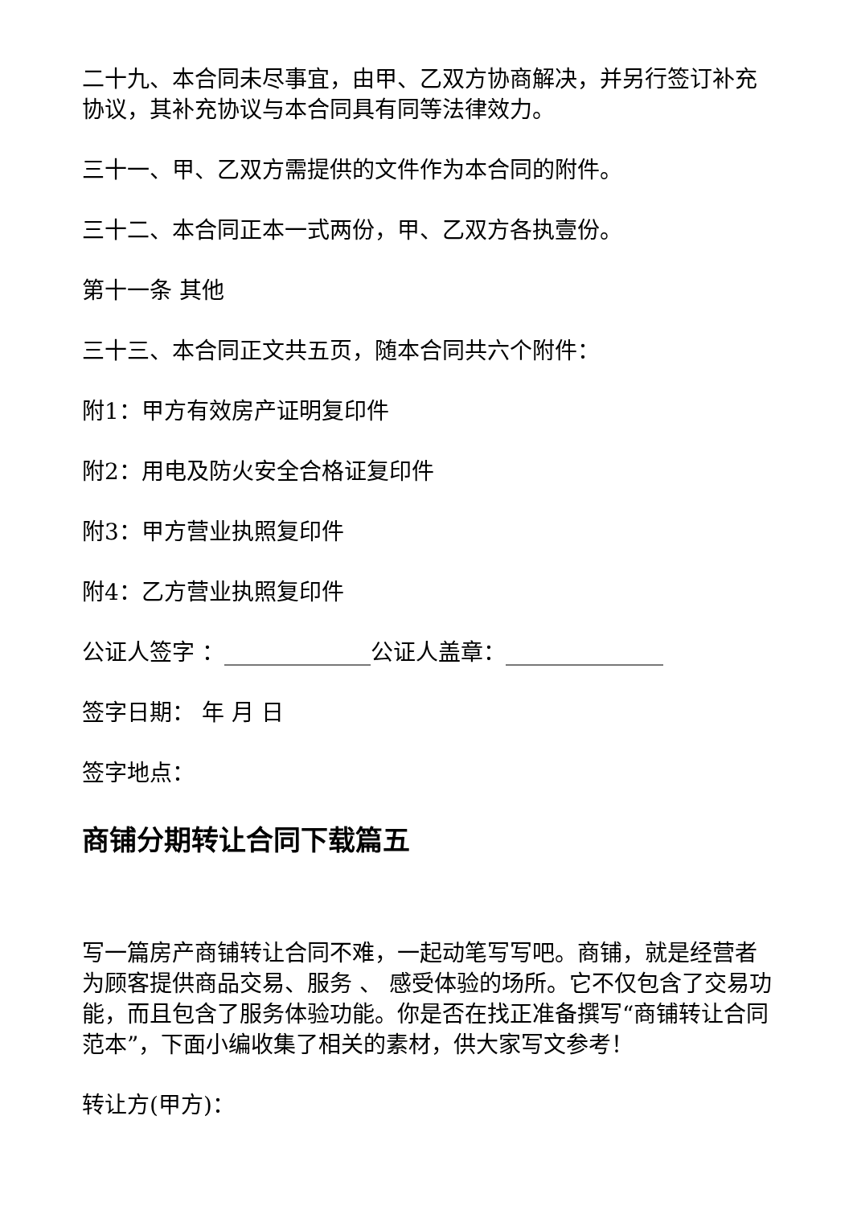二十九、本合同未尽事宜，由甲、乙双方协商解决，并另行签订补充协议，其补充协议与本合同具有同等法律效力。
三十一、甲、乙双方需提供的文件作为本合同的附件。
三十二、本合同正本一式两份，甲、乙双方各执壹份。
第十一条 其他
三十三、本合同正文共五页，随本合同共六个附件：
附1：甲方有效房产证明复印件
附2：用电及防火安全合格证复印件
附3：甲方营业执照复印件
附4：乙方营业执照复印件
公证人签字 ：_____________公证人盖章：______________
签字日期： 年 月 日
签字地点：
商铺分期转让合同下载篇五
写一篇房产商铺转让合同不难，一起动笔写写吧。商铺，就是经营者为顾客提供商品交易、服务 、 感受体验的场所。它不仅包含了交易功能，而且包含了服务体验功能。你是否在找正准备撰写“商铺转让合同范本”，下面小编收集了相关的素材，供大家写文参考！
转让方(甲方)：